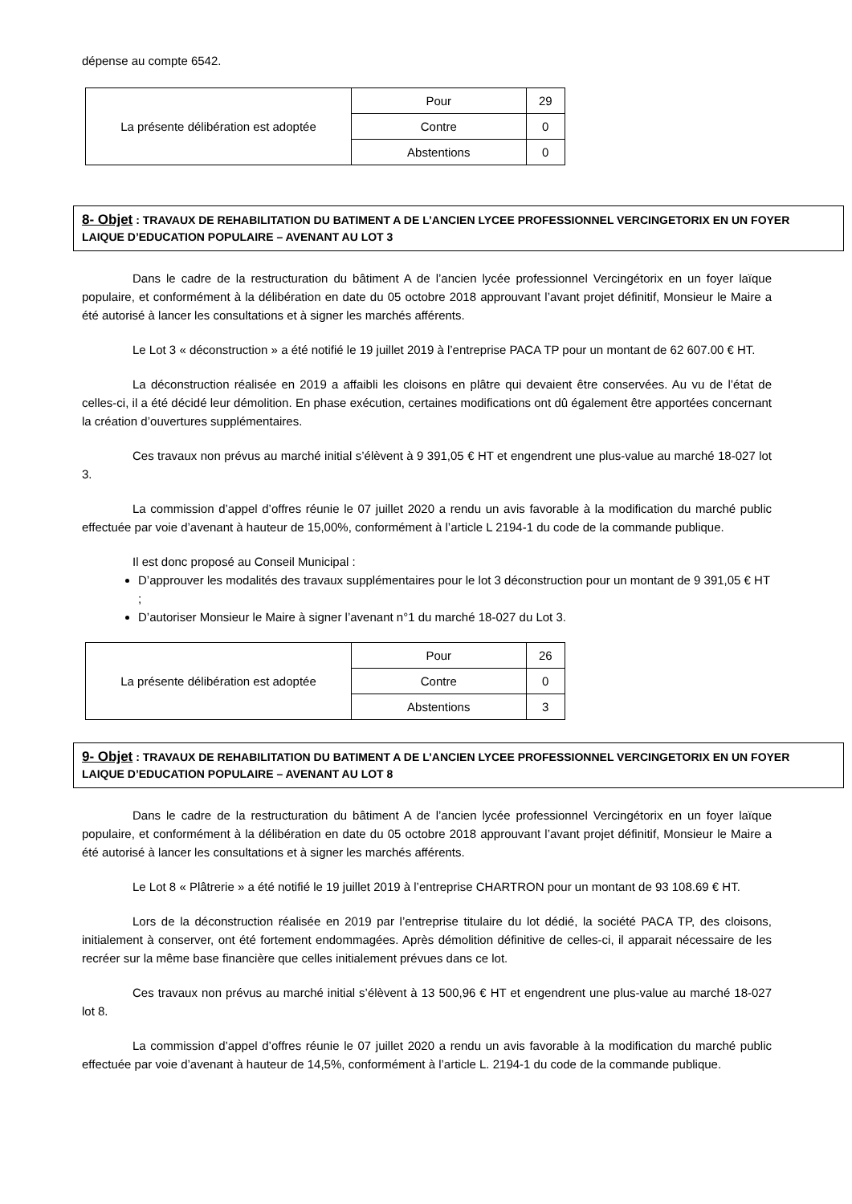dépense au compte 6542.
| La présente délibération est adoptée | Pour | 29 |
| | Contre | 0 |
| | Abstentions | 0 |
8- Objet : TRAVAUX DE REHABILITATION DU BATIMENT A DE L’ANCIEN LYCEE PROFESSIONNEL VERCINGETORIX EN UN FOYER LAIQUE D’EDUCATION POPULAIRE – AVENANT AU LOT 3
Dans le cadre de la restructuration du bâtiment A de l’ancien lycée professionnel Vercingétorix en un foyer laïque populaire, et conformément à la délibération en date du 05 octobre 2018 approuvant l’avant projet définitif, Monsieur le Maire a été autorisé à lancer les consultations et à signer les marchés afférents.
Le Lot 3 « déconstruction » a été notifié le 19 juillet 2019 à l’entreprise PACA TP pour un montant de 62 607.00 € HT.
La déconstruction réalisée en 2019 a affaibli les cloisons en plâtre qui devaient être conservées. Au vu de l’état de celles-ci, il a été décidé leur démolition. En phase exécution, certaines modifications ont dû également être apportées concernant la création d’ouvertures supplémentaires.
Ces travaux non prévus au marché initial s’élèvent à 9 391,05 € HT et engendrent une plus-value au marché 18-027 lot 3.
La commission d’appel d’offres réunie le 07 juillet 2020 a rendu un avis favorable à la modification du marché public effectuée par voie d’avenant à hauteur de 15,00%, conformément à l’article L 2194-1 du code de la commande publique.
Il est donc proposé au Conseil Municipal :
D’approuver les modalités des travaux supplémentaires pour le lot 3 déconstruction pour un montant de 9 391,05 € HT ;
D’autoriser Monsieur le Maire à signer l’avenant n°1 du marché 18-027 du Lot 3.
| La présente délibération est adoptée | Pour | 26 |
| | Contre | 0 |
| | Abstentions | 3 |
9- Objet : TRAVAUX DE REHABILITATION DU BATIMENT A DE L’ANCIEN LYCEE PROFESSIONNEL VERCINGETORIX EN UN FOYER LAIQUE D’EDUCATION POPULAIRE – AVENANT AU LOT 8
Dans le cadre de la restructuration du bâtiment A de l’ancien lycée professionnel Vercingétorix en un foyer laïque populaire, et conformément à la délibération en date du 05 octobre 2018 approuvant l’avant projet définitif, Monsieur le Maire a été autorisé à lancer les consultations et à signer les marchés afférents.
Le Lot 8 « Plâtrerie » a été notifié le 19 juillet 2019 à l’entreprise CHARTRON pour un montant de 93 108.69 € HT.
Lors de la déconstruction réalisée en 2019 par l’entreprise titulaire du lot dédié, la société PACA TP, des cloisons, initialement à conserver, ont été fortement endommagées. Après démolition définitive de celles-ci, il apparait nécessaire de les recréer sur la même base financière que celles initialement prévues dans ce lot.
Ces travaux non prévus au marché initial s’élèvent à 13 500,96 € HT et engendrent une plus-value au marché 18-027 lot 8.
La commission d’appel d’offres réunie le 07 juillet 2020 a rendu un avis favorable à la modification du marché public effectuée par voie d’avenant à hauteur de 14,5%, conformément à l’article L. 2194-1 du code de la commande publique.